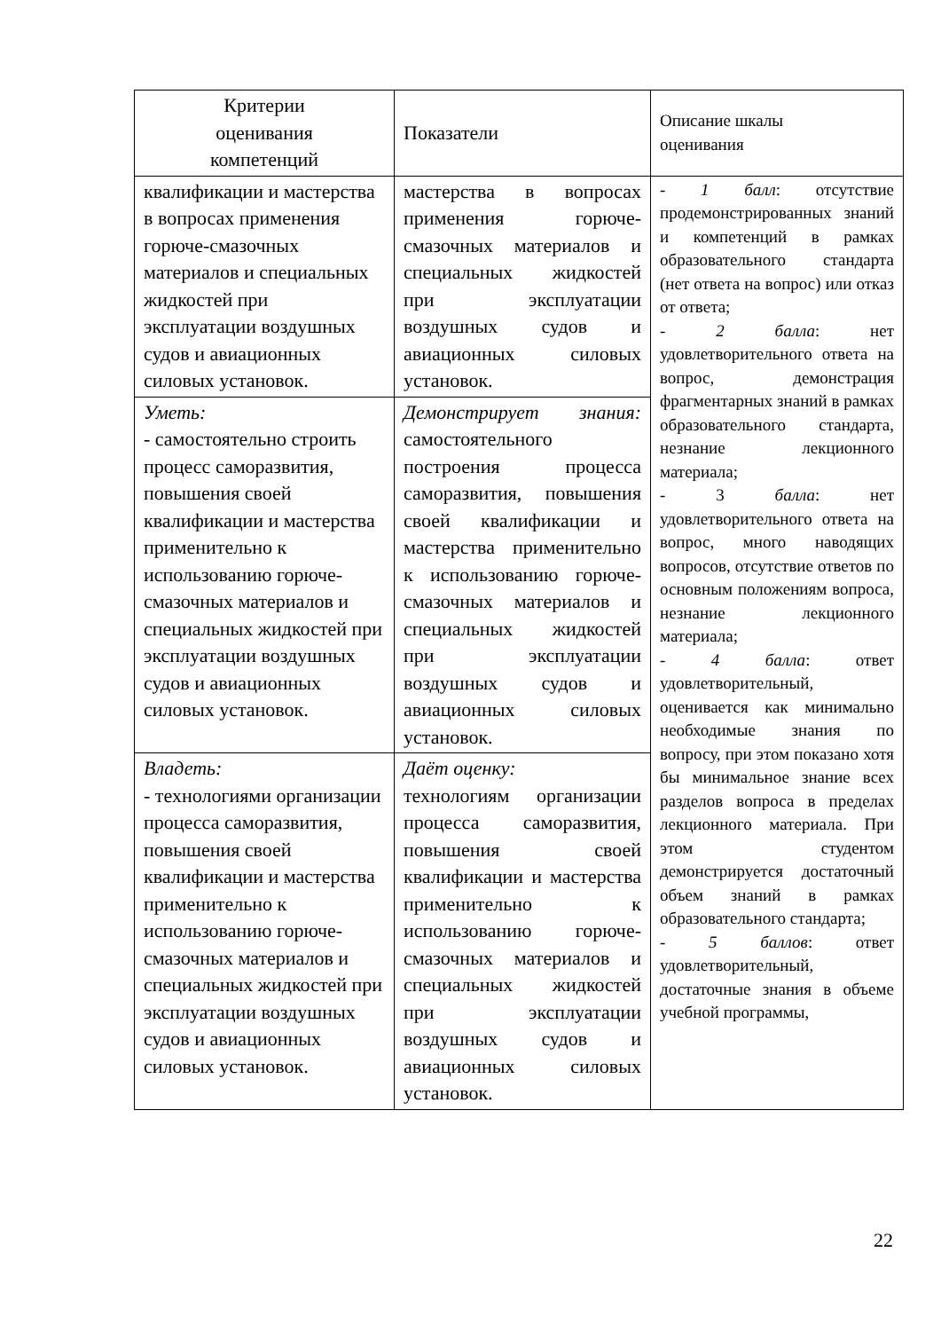| Критерии оценивания компетенций | Показатели | Описание шкалы оценивания |
| --- | --- | --- |
| квалификации и мастерства в вопросах применения горюче-смазочных материалов и специальных жидкостей при эксплуатации воздушных судов и авиационных силовых установок. | мастерства в вопросах применения горюче-смазочных материалов и специальных жидкостей при эксплуатации воздушных судов и авиационных силовых установок. | - 1 балл : отсутствие продемонстрированных знаний и компетенций в рамках образовательного стандарта (нет ответа на вопрос) или отказ от ответа; - 2 балла : нет удовлетворительного ответа на вопрос, демонстрация фрагментарных знаний в рамках образовательного стандарта, незнание лекционного материала; - 3 балла : нет удовлетворительного ответа на вопрос, много наводящих вопросов, отсутствие ответов по основным положениям вопроса, незнание лекционного материала; - 4 балла : ответ удовлетворительный, оценивается как минимально необходимые знания по вопросу, при этом показано хотя бы минимальное знание всех разделов вопроса в пределах лекционного материала. При этом студентом демонстрируется достаточный объем знаний в рамках образовательного стандарта; - 5 баллов : ответ удовлетворительный, достаточные знания в объеме учебной программы, |
| Уметь: - самостоятельно строить процесс саморазвития, повышения своей квалификации и мастерства применительно к использованию горюче-смазочных материалов и специальных жидкостей при эксплуатации воздушных судов и авиационных силовых установок. | Демонстрирует знания: самостоятельного построения процесса саморазвития, повышения своей квалификации и мастерства применительно к использованию горюче-смазочных материалов и специальных жидкостей при эксплуатации воздушных судов и авиационных силовых установок. | |
| Владеть: - технологиями организации процесса саморазвития, повышения своей квалификации и мастерства применительно к использованию горюче-смазочных материалов и специальных жидкостей при эксплуатации воздушных судов и авиационных силовых установок. | Даёт оценку: технологиям организации процесса саморазвития, повышения своей квалификации и мастерства применительно к использованию горюче-смазочных материалов и специальных жидкостей при эксплуатации воздушных судов и авиационных силовых установок. | |
22